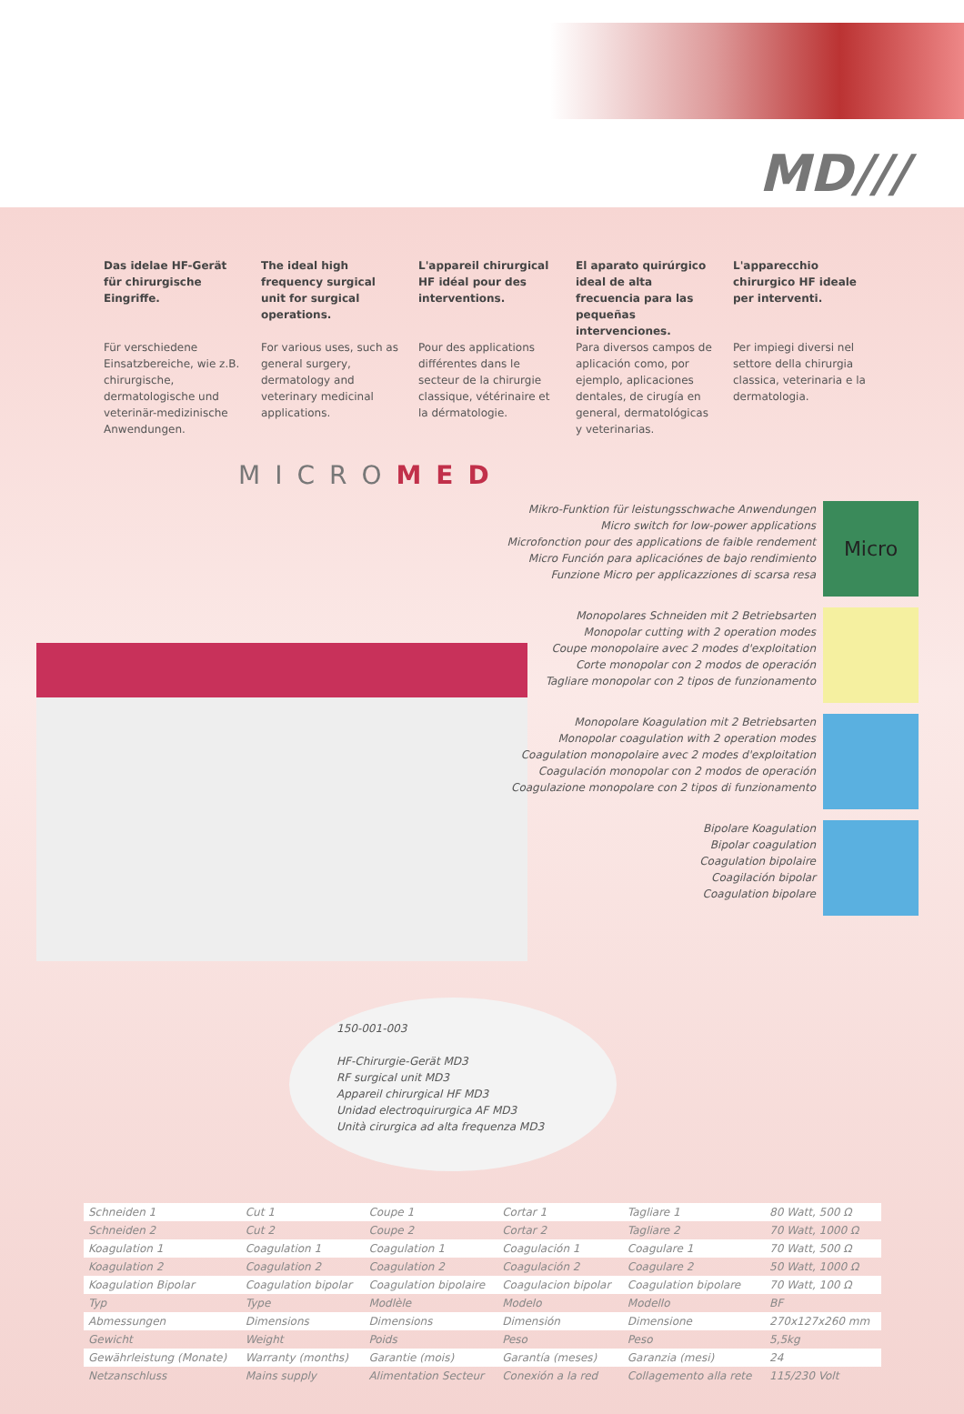MD///
Das idelae HF-Gerät für chirurgische Eingriffe.
Für verschiedene Einsatzbereiche, wie z.B. chirurgische, dermatologische und veterinär-medizinische Anwendungen.
The ideal high frequency surgical unit for surgical operations.
For various uses, such as general surgery, dermatology and veterinary medicinal applications.
L'appareil chirurgical HF idéal pour des interventions.
Pour des applications différentes dans le secteur de la chirurgie classique, vétérinaire et la dérmatologie.
El aparato quirúrgico ideal de alta frecuencia para las pequeñas intervenciones.
Para diversos campos de aplicación como, por ejemplo, aplicaciones dentales, de cirugía en general, dermatológicas y veterinarias.
L'apparecchio chirurgico HF ideale per interventi.
Per impiegi diversi nel settore della chirurgia classica, veterinaria e la dermatologia.
MICROMED
Mikro-Funktion für leistungsschwache Anwendungen
Micro switch for low-power applications
Microfonction pour des applications de faible rendement
Micro Función para aplicaciónes de bajo rendimiento
Funzione Micro per applicazziones di scarsa resa
Micro
Monopolares Schneiden mit 2 Betriebsarten
Monopolar cutting with 2 operation modes
Coupe monopolaire avec 2 modes d'exploitation
Corte monopolar con 2 modos de operación
Tagliare monopolar con 2 tipos de funzionamento
Monopolare Koagulation mit 2 Betriebsarten
Monopolar coagulation with 2 operation modes
Coagulation monopolaire avec 2 modes d'exploitation
Coagulación monopolar con 2 modos de operación
Coagulazione monopolare con 2 tipos di funzionamento
Bipolare Koagulation
Bipolar coagulation
Coagulation bipolaire
Coagilación bipolar
Coagulation bipolare
150-001-003
HF-Chirurgie-Gerät MD3
RF surgical unit MD3
Appareil chirurgical HF MD3
Unidad electroquirurgica AF MD3
Unità cirurgica ad alta frequenza MD3
| Schneiden 1 | Cut 1 | Coupe 1 | Cortar 1 | Tagliare 1 | 80 Watt, 500 Ω |
| Schneiden 2 | Cut 2 | Coupe 2 | Cortar 2 | Tagliare 2 | 70 Watt, 1000 Ω |
| Koagulation 1 | Coagulation 1 | Coagulation 1 | Coagulación 1 | Coagulare 1 | 70 Watt, 500 Ω |
| Koagulation 2 | Coagulation 2 | Coagulation 2 | Coagulación 2 | Coagulare 2 | 50 Watt, 1000 Ω |
| Koagulation Bipolar | Coagulation bipolar | Coagulation bipolaire | Coagulacion bipolar | Coagulation bipolare | 70 Watt, 100 Ω |
| Typ | Type | Modlèle | Modelo | Modello | BF |
| Abmessungen | Dimensions | Dimensions | Dimensión | Dimensione | 270x127x260 mm |
| Gewicht | Weight | Poids | Peso | Peso | 5,5kg |
| Gewährleistung (Monate) | Warranty (months) | Garantie (mois) | Garantía (meses) | Garanzia (mesi) | 24 |
| Netzanschluss | Mains supply | Alimentation Secteur | Conexión a la red | Collagemento alla rete | 115/230 Volt |